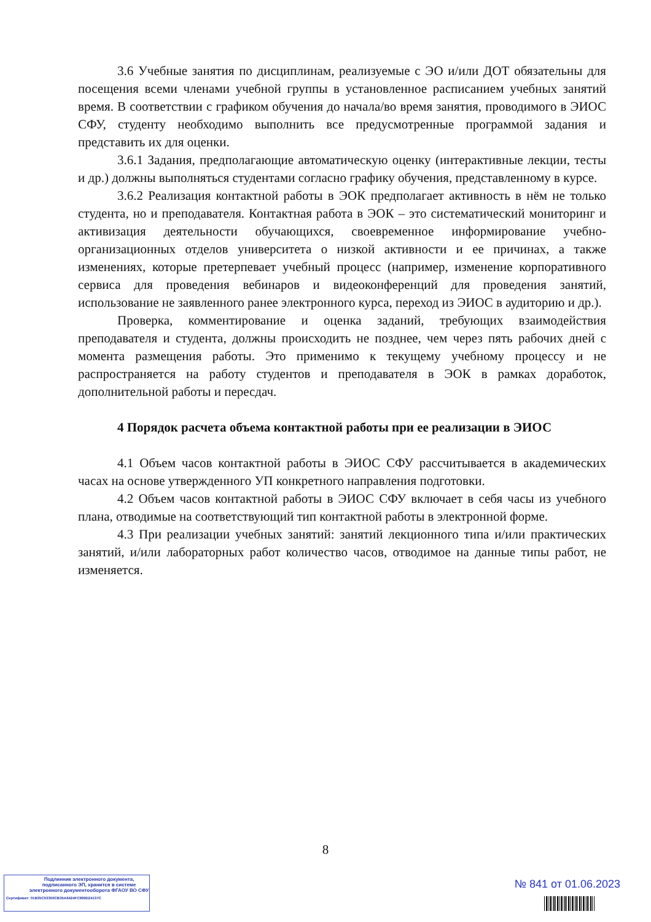3.6 Учебные занятия по дисциплинам, реализуемые с ЭО и/или ДОТ обязательны для посещения всеми членами учебной группы в установленное расписанием учебных занятий время. В соответствии с графиком обучения до начала/во время занятия, проводимого в ЭИОС СФУ, студенту необходимо выполнить все предусмотренные программой задания и представить их для оценки.
3.6.1 Задания, предполагающие автоматическую оценку (интерактивные лекции, тесты и др.) должны выполняться студентами согласно графику обучения, представленному в курсе.
3.6.2 Реализация контактной работы в ЭОК предполагает активность в нём не только студента, но и преподавателя. Контактная работа в ЭОК – это систематический мониторинг и активизация деятельности обучающихся, своевременное информирование учебно-организационных отделов университета о низкой активности и ее причинах, а также изменениях, которые претерпевает учебный процесс (например, изменение корпоративного сервиса для проведения вебинаров и видеоконференций для проведения занятий, использование не заявленного ранее электронного курса, переход из ЭИОС в аудиторию и др.).
Проверка, комментирование и оценка заданий, требующих взаимодействия преподавателя и студента, должны происходить не позднее, чем через пять рабочих дней с момента размещения работы. Это применимо к текущему учебному процессу и не распространяется на работу студентов и преподавателя в ЭОК в рамках доработок, дополнительной работы и пересдач.
4 Порядок расчета объема контактной работы при ее реализации в ЭИОС
4.1 Объем часов контактной работы в ЭИОС СФУ рассчитывается в академических часах на основе утвержденного УП конкретного направления подготовки.
4.2 Объем часов контактной работы в ЭИОС СФУ включает в себя часы из учебного плана, отводимые на соответствующий тип контактной работы в электронной форме.
4.3 При реализации учебных занятий: занятий лекционного типа и/или практических занятий, и/или лабораторных работ количество часов, отводимое на данные типы работ, не изменяется.
8
Подлинник электронного документа, подписанного ЭП, хранится в системе электронного документооборота ФГАОУ ВО СФУ
Сертификат: 01B35C53350CB35A6424FC999D24137C
№ 841 от 01.06.2023